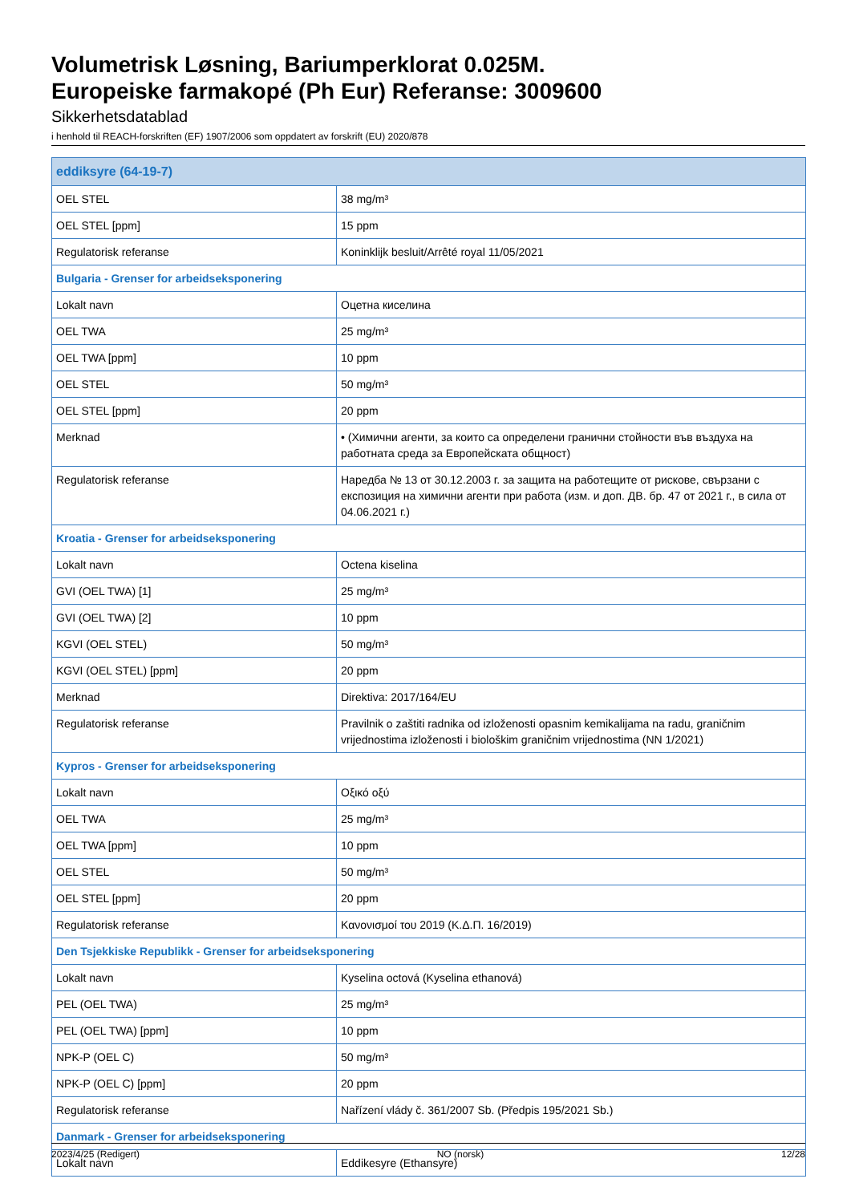Volumetrisk Løsning, Bariumperklorat 0.025M.
Europeiske farmakopé (Ph Eur) Referanse: 3009600
Sikkerhetsdatablad
i henhold til REACH-forskriften (EF) 1907/2006 som oppdatert av forskrift (EU) 2020/878
| eddiksyre (64-19-7) | |
| OEL STEL | 38 mg/m³ |
| OEL STEL [ppm] | 15 ppm |
| Regulatorisk referanse | Koninklijk besluit/Arrêté royal 11/05/2021 |
| Bulgaria - Grenser for arbeidseksponering | |
| Lokalt navn | Оцетна киселина |
| OEL TWA | 25 mg/m³ |
| OEL TWA [ppm] | 10 ppm |
| OEL STEL | 50 mg/m³ |
| OEL STEL [ppm] | 20 ppm |
| Merknad | • (Химични агенти, за които са определени гранични стойности във въздуха на работната среда за Европейската общност) |
| Regulatorisk referanse | Наредба № 13 от 30.12.2003 г. за защита на работещите от рискове, свързани с експозиция на химични агенти при работа (изм. и доп. ДВ. бр. 47 от 2021 г., в сила от 04.06.2021 г.) |
| Kroatia - Grenser for arbeidseksponering | |
| Lokalt navn | Octena kiselina |
| GVI (OEL TWA) [1] | 25 mg/m³ |
| GVI (OEL TWA) [2] | 10 ppm |
| KGVI (OEL STEL) | 50 mg/m³ |
| KGVI (OEL STEL) [ppm] | 20 ppm |
| Merknad | Direktiva: 2017/164/EU |
| Regulatorisk referanse | Pravilnik o zaštiti radnika od izloženosti opasnim kemikalijama na radu, graničnim vrijednostima izloženosti i biološkim graničnim vrijednostima (NN 1/2021) |
| Kypros - Grenser for arbeidseksponering | |
| Lokalt navn | Οξικό οξύ |
| OEL TWA | 25 mg/m³ |
| OEL TWA [ppm] | 10 ppm |
| OEL STEL | 50 mg/m³ |
| OEL STEL [ppm] | 20 ppm |
| Regulatorisk referanse | Κανονισμοί του 2019 (Κ.Δ.Π. 16/2019) |
| Den Tsjekkiske Republikk - Grenser for arbeidseksponering | |
| Lokalt navn | Kyselina octová (Kyselina ethanová) |
| PEL (OEL TWA) | 25 mg/m³ |
| PEL (OEL TWA) [ppm] | 10 ppm |
| NPK-P (OEL C) | 50 mg/m³ |
| NPK-P (OEL C) [ppm] | 20 ppm |
| Regulatorisk referanse | Nařízení vlády č. 361/2007 Sb. (Předpis 195/2021 Sb.) |
| Danmark - Grenser for arbeidseksponering | |
| Lokalt navn | Eddikesyre (Ethansyre) |
2023/4/25 (Redigert) NO (norsk) 12/28